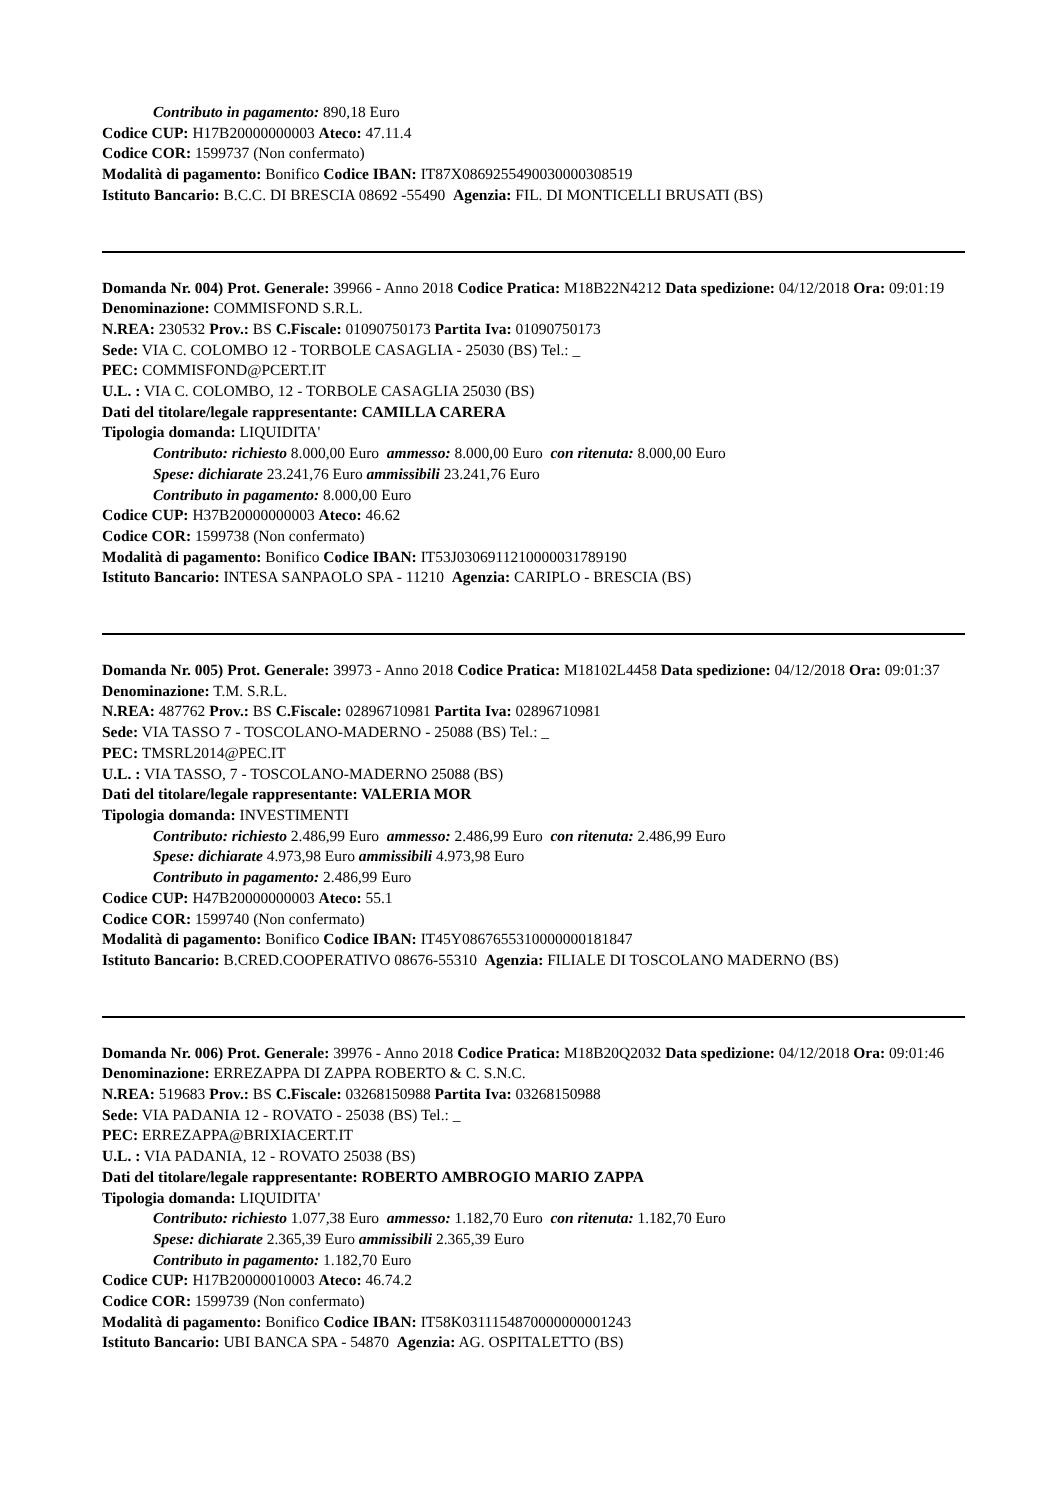Contributo in pagamento: 890,18 Euro
Codice CUP: H17B20000000003 Ateco: 47.11.4
Codice COR: 1599737 (Non confermato)
Modalità di pagamento: Bonifico Codice IBAN: IT87X0869255490030000308519
Istituto Bancario: B.C.C. DI BRESCIA 08692 -55490 Agenzia: FIL. DI MONTICELLI BRUSATI (BS)
Domanda Nr. 004) Prot. Generale: 39966 - Anno 2018 Codice Pratica: M18B22N4212 Data spedizione: 04/12/2018 Ora: 09:01:19
Denominazione: COMMISFOND S.R.L.
N.REA: 230532 Prov.: BS C.Fiscale: 01090750173 Partita Iva: 01090750173
Sede: VIA C. COLOMBO 12 - TORBOLE CASAGLIA - 25030 (BS) Tel.: _
PEC: COMMISFOND@PCERT.IT
U.L. : VIA C. COLOMBO, 12 - TORBOLE CASAGLIA 25030 (BS)
Dati del titolare/legale rappresentante: CAMILLA CARERA
Tipologia domanda: LIQUIDITA'
Contributo: richiesto 8.000,00 Euro ammesso: 8.000,00 Euro con ritenuta: 8.000,00 Euro
Spese: dichiarate 23.241,76 Euro ammissibili 23.241,76 Euro
Contributo in pagamento: 8.000,00 Euro
Codice CUP: H37B20000000003 Ateco: 46.62
Codice COR: 1599738 (Non confermato)
Modalità di pagamento: Bonifico Codice IBAN: IT53J0306911210000031789190
Istituto Bancario: INTESA SANPAOLO SPA - 11210 Agenzia: CARIPLO - BRESCIA (BS)
Domanda Nr. 005) Prot. Generale: 39973 - Anno 2018 Codice Pratica: M18102L4458 Data spedizione: 04/12/2018 Ora: 09:01:37
Denominazione: T.M. S.R.L.
N.REA: 487762 Prov.: BS C.Fiscale: 02896710981 Partita Iva: 02896710981
Sede: VIA TASSO 7 - TOSCOLANO-MADERNO - 25088 (BS) Tel.: _
PEC: TMSRL2014@PEC.IT
U.L. : VIA TASSO, 7 - TOSCOLANO-MADERNO 25088 (BS)
Dati del titolare/legale rappresentante: VALERIA MOR
Tipologia domanda: INVESTIMENTI
Contributo: richiesto 2.486,99 Euro ammesso: 2.486,99 Euro con ritenuta: 2.486,99 Euro
Spese: dichiarate 4.973,98 Euro ammissibili 4.973,98 Euro
Contributo in pagamento: 2.486,99 Euro
Codice CUP: H47B20000000003 Ateco: 55.1
Codice COR: 1599740 (Non confermato)
Modalità di pagamento: Bonifico Codice IBAN: IT45Y0867655310000000181847
Istituto Bancario: B.CRED.COOPERATIVO 08676-55310 Agenzia: FILIALE DI TOSCOLANO MADERNO (BS)
Domanda Nr. 006) Prot. Generale: 39976 - Anno 2018 Codice Pratica: M18B20Q2032 Data spedizione: 04/12/2018 Ora: 09:01:46
Denominazione: ERREZAPPA DI ZAPPA ROBERTO & C. S.N.C.
N.REA: 519683 Prov.: BS C.Fiscale: 03268150988 Partita Iva: 03268150988
Sede: VIA PADANIA 12 - ROVATO - 25038 (BS) Tel.: _
PEC: ERREZAPPA@BRIXIACERT.IT
U.L. : VIA PADANIA, 12 - ROVATO 25038 (BS)
Dati del titolare/legale rappresentante: ROBERTO AMBROGIO MARIO ZAPPA
Tipologia domanda: LIQUIDITA'
Contributo: richiesto 1.077,38 Euro ammesso: 1.182,70 Euro con ritenuta: 1.182,70 Euro
Spese: dichiarate 2.365,39 Euro ammissibili 2.365,39 Euro
Contributo in pagamento: 1.182,70 Euro
Codice CUP: H17B20000010003 Ateco: 46.74.2
Codice COR: 1599739 (Non confermato)
Modalità di pagamento: Bonifico Codice IBAN: IT58K0311154870000000001243
Istituto Bancario: UBI BANCA SPA - 54870 Agenzia: AG. OSPITALETTO (BS)